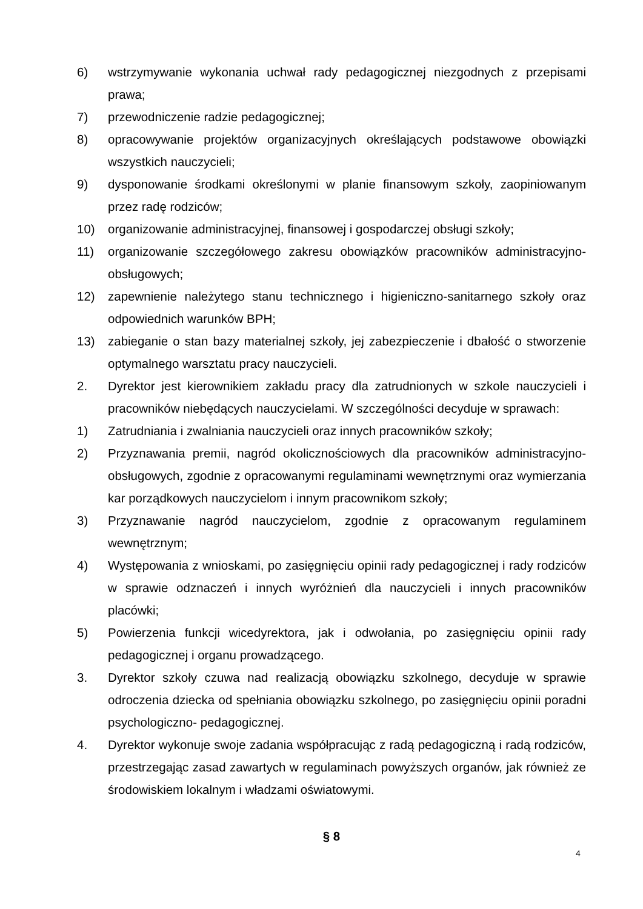6) wstrzymywanie wykonania uchwał rady pedagogicznej niezgodnych z przepisami prawa;
7) przewodniczenie radzie pedagogicznej;
8) opracowywanie projektów organizacyjnych określających podstawowe obowiązki wszystkich nauczycieli;
9) dysponowanie środkami określonymi w planie finansowym szkoły, zaopiniowanym przez radę rodziców;
10) organizowanie administracyjnej, finansowej i gospodarczej obsługi szkoły;
11) organizowanie szczegółowego zakresu obowiązków pracowników administracyjno-obsługowych;
12) zapewnienie należytego stanu technicznego i higieniczno-sanitarnego szkoły oraz odpowiednich warunków BPH;
13) zabieganie o stan bazy materialnej szkoły, jej zabezpieczenie i dbałość o stworzenie optymalnego warsztatu pracy nauczycieli.
2. Dyrektor jest kierownikiem zakładu pracy dla zatrudnionych w szkole nauczycieli i pracowników niebędących nauczycielami. W szczególności decyduje w sprawach:
1) Zatrudniania i zwalniania nauczycieli oraz innych pracowników szkoły;
2) Przyznawania premii, nagród okolicznościowych dla pracowników administracyjno-obsługowych, zgodnie z opracowanymi regulaminami wewnętrznymi oraz wymierzania kar porządkowych nauczycielom i innym pracownikom szkoły;
3) Przyznawanie nagród nauczycielom, zgodnie z opracowanym regulaminem wewnętrznym;
4) Występowania z wnioskami, po zasięgnięciu opinii rady pedagogicznej i rady rodziców w sprawie odznaczeń i innych wyróżnień dla nauczycieli i innych pracowników placówki;
5) Powierzenia funkcji wicedyrektora, jak i odwołania, po zasięgnięciu opinii rady pedagogicznej i organu prowadzącego.
3. Dyrektor szkoły czuwa nad realizacją obowiązku szkolnego, decyduje w sprawie odroczenia dziecka od spełniania obowiązku szkolnego, po zasięgnięciu opinii poradni psychologiczno- pedagogicznej.
4. Dyrektor wykonuje swoje zadania współpracując z radą pedagogiczną i radą rodziców, przestrzegając zasad zawartych w regulaminach powyższych organów, jak również ze środowiskiem lokalnym i władzami oświatowymi.
§ 8
4